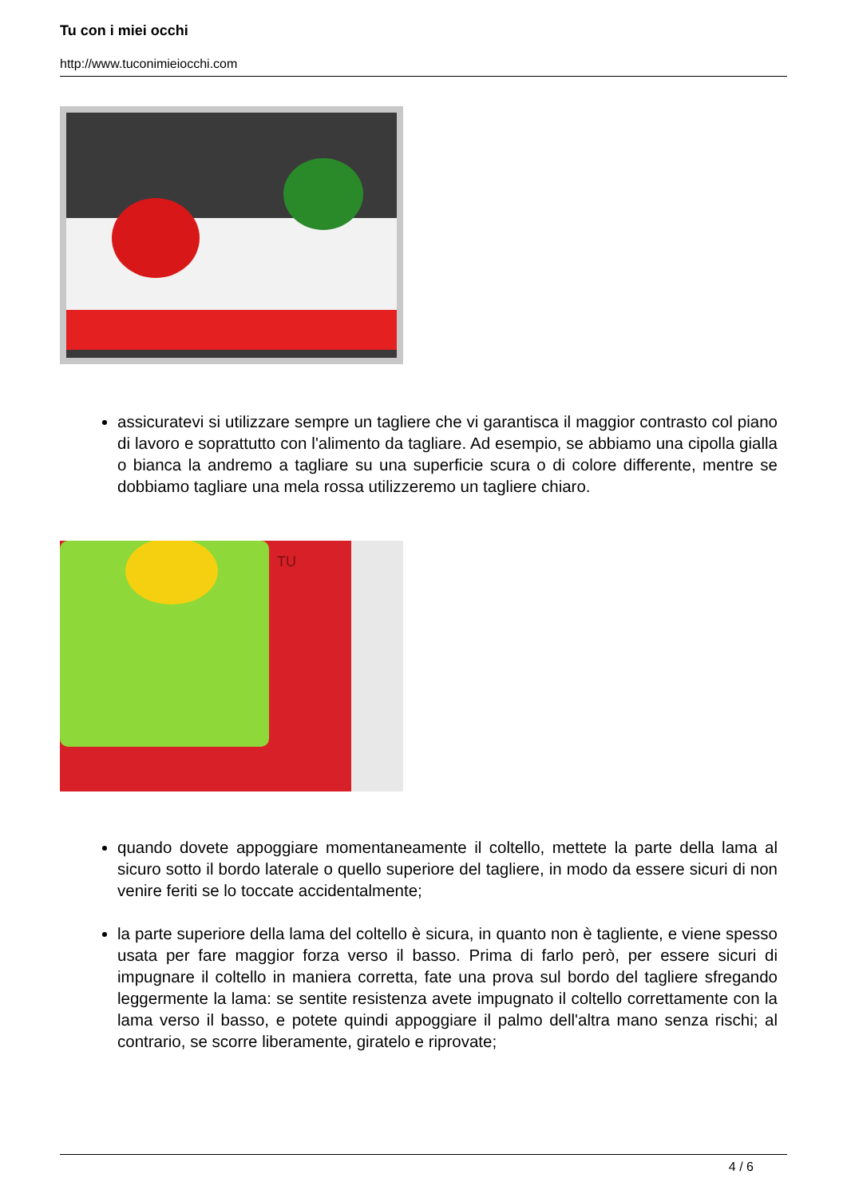Tu con i miei occhi
http://www.tuconimieiocchi.com
assicuratevi si utilizzare sempre un tagliere che vi garantisca il maggior contrasto col piano di lavoro e soprattutto con l'alimento da tagliare. Ad esempio, se abbiamo una cipolla gialla o bianca la andremo a tagliare su una superficie scura o di colore differente, mentre se dobbiamo tagliare una mela rossa utilizzeremo un tagliere chiaro.
TU
quando dovete appoggiare momentaneamente il coltello, mettete la parte della lama al sicuro sotto il bordo laterale o quello superiore del tagliere, in modo da essere sicuri di non venire feriti se lo toccate accidentalmente;
la parte superiore della lama del coltello è sicura, in quanto non è tagliente, e viene spesso usata per fare maggior forza verso il basso. Prima di farlo però, per essere sicuri di impugnare il coltello in maniera corretta, fate una prova sul bordo del tagliere sfregando leggermente la lama: se sentite resistenza avete impugnato il coltello correttamente con la lama verso il basso, e potete quindi appoggiare il palmo dell'altra mano senza rischi; al contrario, se scorre liberamente, giratelo e riprovate;
4 / 6